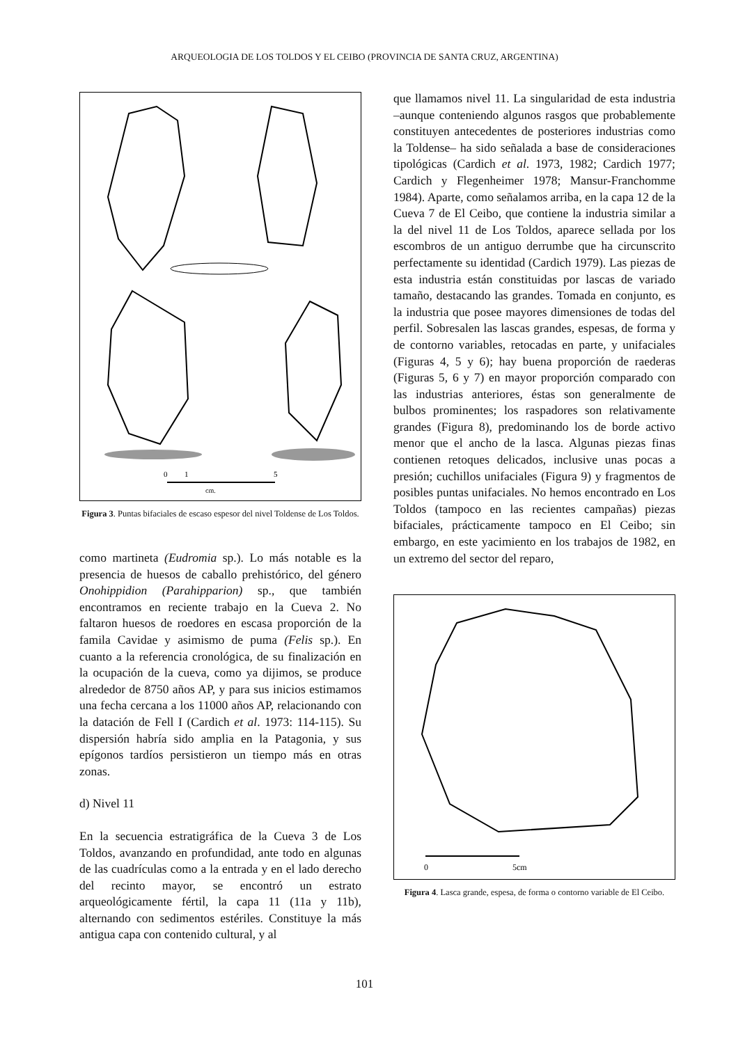ARQUEOLOGIA DE LOS TOLDOS Y EL CEIBO (PROVINCIA DE SANTA CRUZ, ARGENTINA)
0
1
5
cm.
Figura 3. Puntas bifaciales de escaso espesor del nivel Toldense de Los Toldos.
como martineta (Eudromia sp.). Lo más notable es la presencia de huesos de caballo prehistórico, del género Onohippidion (Parahipparion) sp., que también encontramos en reciente trabajo en la Cueva 2. No faltaron huesos de roedores en escasa proporción de la famila Cavidae y asimismo de puma (Felis sp.). En cuanto a la referencia cronológica, de su finalización en la ocupación de la cueva, como ya dijimos, se produce alrededor de 8750 años AP, y para sus inicios estimamos una fecha cercana a los 11000 años AP, relacionando con la datación de Fell I (Cardich et al. 1973: 114-115). Su dispersión habría sido amplia en la Patagonia, y sus epígonos tardíos persistieron un tiempo más en otras zonas.
d) Nivel 11
En la secuencia estratigráfica de la Cueva 3 de Los Toldos, avanzando en profundidad, ante todo en algunas de las cuadrículas como a la entrada y en el lado derecho del recinto mayor, se encontró un estrato arqueológicamente fértil, la capa 11 (11a y 11b), alternando con sedimentos estériles. Constituye la más antigua capa con contenido cultural, y al
que llamamos nivel 11. La singularidad de esta industria –aunque conteniendo algunos rasgos que probablemente constituyen antecedentes de posteriores industrias como la Toldense– ha sido señalada a base de consideraciones tipológicas (Cardich et al. 1973, 1982; Cardich 1977; Cardich y Flegenheimer 1978; Mansur-Franchomme 1984). Aparte, como señalamos arriba, en la capa 12 de la Cueva 7 de El Ceibo, que contiene la industria similar a la del nivel 11 de Los Toldos, aparece sellada por los escombros de un antiguo derrumbe que ha circunscrito perfectamente su identidad (Cardich 1979). Las piezas de esta industria están constituidas por lascas de variado tamaño, destacando las grandes. Tomada en conjunto, es la industria que posee mayores dimensiones de todas del perfil. Sobresalen las lascas grandes, espesas, de forma y de contorno variables, retocadas en parte, y unifaciales (Figuras 4, 5 y 6); hay buena proporción de raederas (Figuras 5, 6 y 7) en mayor proporción comparado con las industrias anteriores, éstas son generalmente de bulbos prominentes; los raspadores son relativamente grandes (Figura 8), predominando los de borde activo menor que el ancho de la lasca. Algunas piezas finas contienen retoques delicados, inclusive unas pocas a presión; cuchillos unifaciales (Figura 9) y fragmentos de posibles puntas unifaciales. No hemos encontrado en Los Toldos (tampoco en las recientes campañas) piezas bifaciales, prácticamente tampoco en El Ceibo; sin embargo, en este yacimiento en los trabajos de 1982, en un extremo del sector del reparo,
0
5cm
Figura 4. Lasca grande, espesa, de forma o contorno variable de El Ceibo.
101